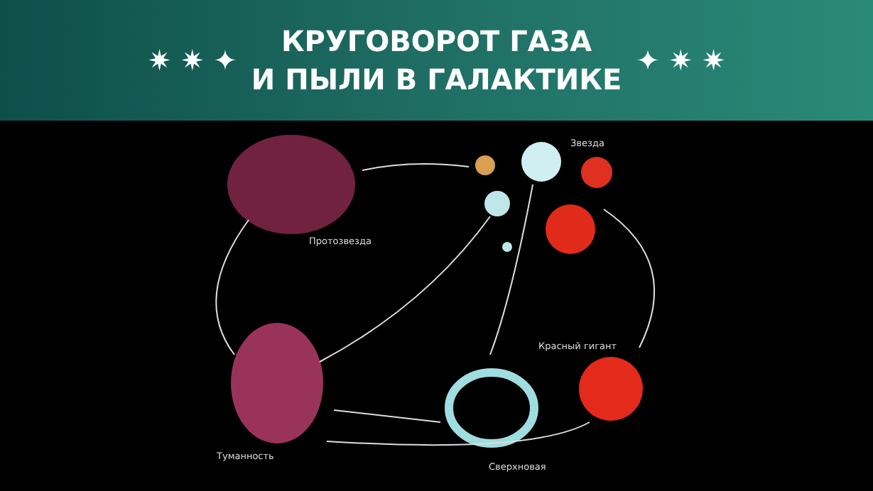✷ ✷ ✦
КРУГОВОРОТ ГАЗА
И ПЫЛИ В ГАЛАКТИКЕ
✦ ✷ ✷
Звезда
Протозвезда
Красный гигант
Туманность
Сверхновая